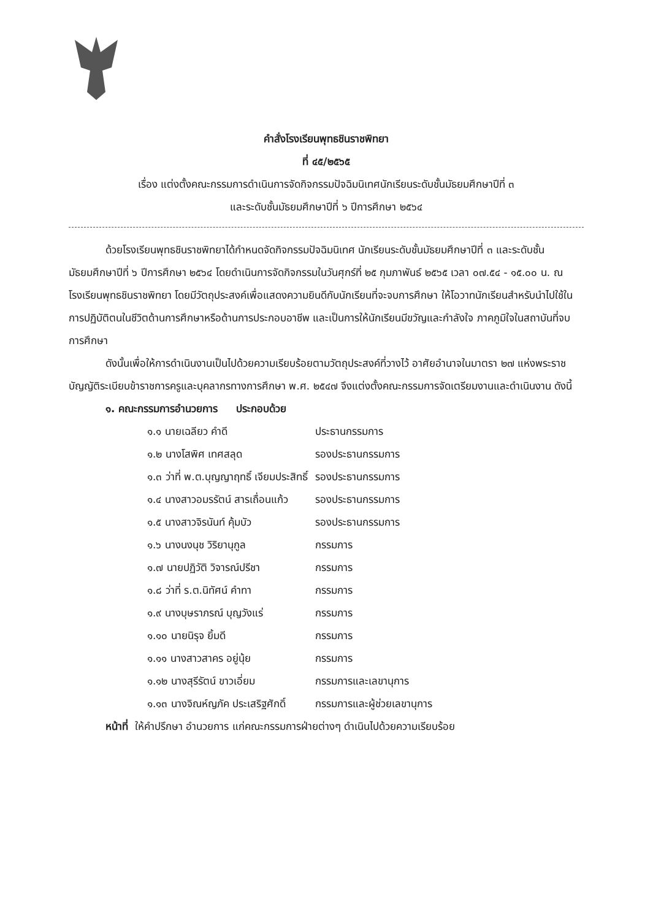คำสั่งโรงเรียนพุทธชินราชพิทยา
ที่ ๔๕/๒๕๖๕
เรื่อง แต่งตั้งคณะกรรมการดำเนินการจัดกิจกรรมปัจฉิมนิเทศนักเรียนระดับชั้นมัธยมศึกษาปีที่ ๓
และระดับชั้นมัธยมศึกษาปีที่ ๖ ปีการศึกษา ๒๕๖๔
ด้วยโรงเรียนพุทธชินราชพิทยาได้กำหนดจัดกิจกรรมปัจฉิมนิเทศ นักเรียนระดับชั้นมัธยมศึกษาปีที่ ๓ และระดับชั้นมัธยมศึกษาปีที่ ๖ ปีการศึกษา ๒๕๖๔ โดยดำเนินการจัดกิจกรรมในวันศุกร์ที่ ๒๕ กุมภาพันธ์ ๒๕๖๕ เวลา ๐๗.๕๔ - ๑๕.๐๐ น. ณ โรงเรียนพุทธชินราชพิทยา โดยมีวัตถุประสงค์เพื่อแสดงความยินดีกับนักเรียนที่จะจบการศึกษา ให้โอวาทนักเรียนสำหรับนำไปใช้ในการปฏิบัติตนในชีวิตด้านการศึกษาหรือด้านการประกอบอาชีพ และเป็นการให้นักเรียนมีขวัญและกำลังใจ ภาคภูมิใจในสถาบันที่จบการศึกษา
ดังนั้นเพื่อให้การดำเนินงานเป็นไปด้วยความเรียบร้อยตามวัตถุประสงค์ที่วางไว้ อาศัยอำนาจในมาตรา ๒๗ แห่งพระราชบัญญัติระเบียบข้าราชการครูและบุคลากรทางการศึกษา พ.ศ. ๒๕๔๗ จึงแต่งตั้งคณะกรรมการจัดเตรียมงานและดำเนินงาน ดังนี้
๑. คณะกรรมการอำนวยการ ประกอบด้วย
| ๑.๑ นายเฉลียว คำดี | ประธานกรรมการ |
| ๑.๒ นางโสพิศ เทศสลุด | รองประธานกรรมการ |
| ๑.๓ ว่าที่ พ.ต.บุญญาฤทธิ์ เจียมประสิทธิ์ | รองประธานกรรมการ |
| ๑.๔ นางสาวอมรรัตน์ สารเถื่อนแก้ว | รองประธานกรรมการ |
| ๑.๕ นางสาวจิรนันท์ คุ้มบัว | รองประธานกรรมการ |
| ๑.๖ นางนงนุช วิริยานุกูล | กรรมการ |
| ๑.๗ นายปฏิวัติ วิจารณ์ปรีชา | กรรมการ |
| ๑.๘ ว่าที่ ร.ต.นิทัศน์ คำทา | กรรมการ |
| ๑.๙ นางบุษราภรณ์ บุญวังแร่ | กรรมการ |
| ๑.๑๐ นายนิรุจ ยิ้มดี | กรรมการ |
| ๑.๑๑ นางสาวสาคร อยู่นุ้ย | กรรมการ |
| ๑.๑๒ นางสุรีรัตน์ ขาวเอี่ยม | กรรมการและเลขานุการ |
| ๑.๑๓ นางจิณห์ญภัค ประเสริฐศักดิ์ | กรรมการและผู้ช่วยเลขานุการ |
หน้าที่ ให้คำปรึกษา อำนวยการ แก่คณะกรรมการฝ่ายต่างๆ ดำเนินไปด้วยความเรียบร้อย